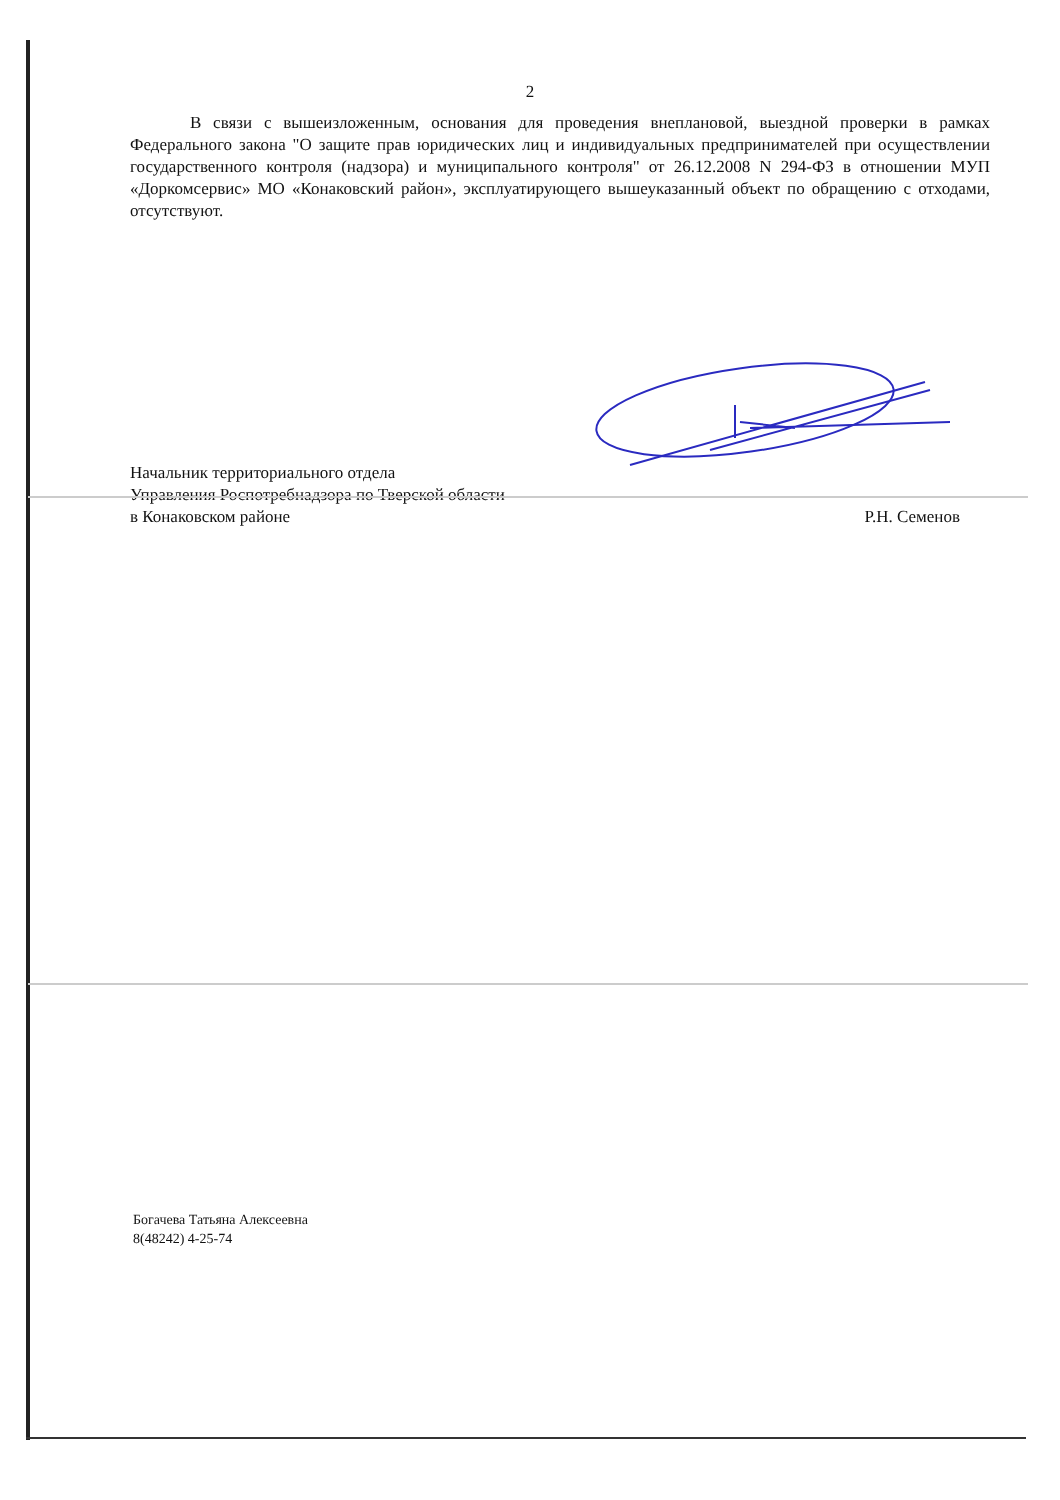2
В связи с вышеизложенным, основания для проведения внеплановой, выездной проверки в рамках Федерального закона "О защите прав юридических лиц и индивидуальных предпринимателей при осуществлении государственного контроля (надзора) и муниципального контроля" от 26.12.2008 N 294-ФЗ в отношении МУП «Доркомсервис» МО «Конаковский район», эксплуатирующего вышеуказанный объект по обращению с отходами, отсутствуют.
Начальник территориального отдела
Управления Роспотребнадзора по Тверской области
в Конаковском районе
Р.Н. Семенов
Богачева Татьяна Алексеевна
8(48242) 4-25-74